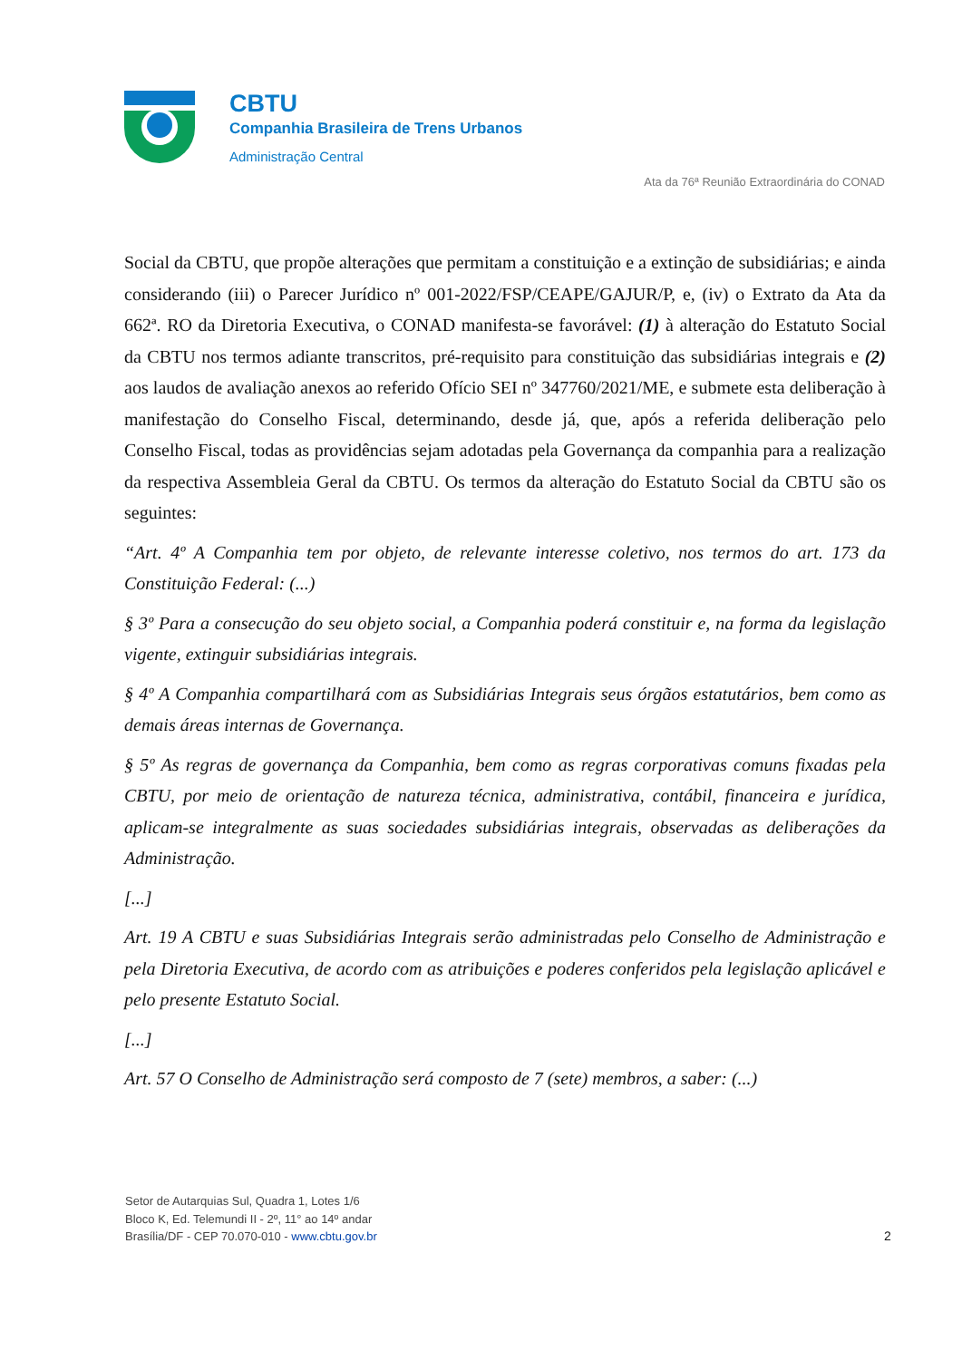CBTU
Companhia Brasileira de Trens Urbanos
Administração Central
Ata da 76ª Reunião Extraordinária do CONAD
Social da CBTU, que propõe alterações que permitam a constituição e a extinção de subsidiárias; e ainda considerando (iii) o Parecer Jurídico nº 001-2022/FSP/CEAPE/GAJUR/P, e, (iv) o Extrato da Ata da 662ª. RO da Diretoria Executiva, o CONAD manifesta-se favorável: (1) à alteração do Estatuto Social da CBTU nos termos adiante transcritos, pré-requisito para constituição das subsidiárias integrais e (2) aos laudos de avaliação anexos ao referido Ofício SEI nº 347760/2021/ME, e submete esta deliberação à manifestação do Conselho Fiscal, determinando, desde já, que, após a referida deliberação pelo Conselho Fiscal, todas as providências sejam adotadas pela Governança da companhia para a realização da respectiva Assembleia Geral da CBTU. Os termos da alteração do Estatuto Social da CBTU são os seguintes:
“Art. 4º A Companhia tem por objeto, de relevante interesse coletivo, nos termos do art. 173 da Constituição Federal: (...)
§ 3º Para a consecução do seu objeto social, a Companhia poderá constituir e, na forma da legislação vigente, extinguir subsidiárias integrais.
§ 4º A Companhia compartilhará com as Subsidiárias Integrais seus órgãos estatutários, bem como as demais áreas internas de Governança.
§ 5º As regras de governança da Companhia, bem como as regras corporativas comuns fixadas pela CBTU, por meio de orientação de natureza técnica, administrativa, contábil, financeira e jurídica, aplicam-se integralmente as suas sociedades subsidiárias integrais, observadas as deliberações da Administração.
[...]
Art. 19 A CBTU e suas Subsidiárias Integrais serão administradas pelo Conselho de Administração e pela Diretoria Executiva, de acordo com as atribuições e poderes conferidos pela legislação aplicável e pelo presente Estatuto Social.
[...]
Art. 57 O Conselho de Administração será composto de 7 (sete) membros, a saber: (...)
Setor de Autarquias Sul, Quadra 1, Lotes 1/6
Bloco K, Ed. Telemundi II - 2º, 11° ao 14º andar
Brasília/DF - CEP 70.070-010 - www.cbtu.gov.br
2